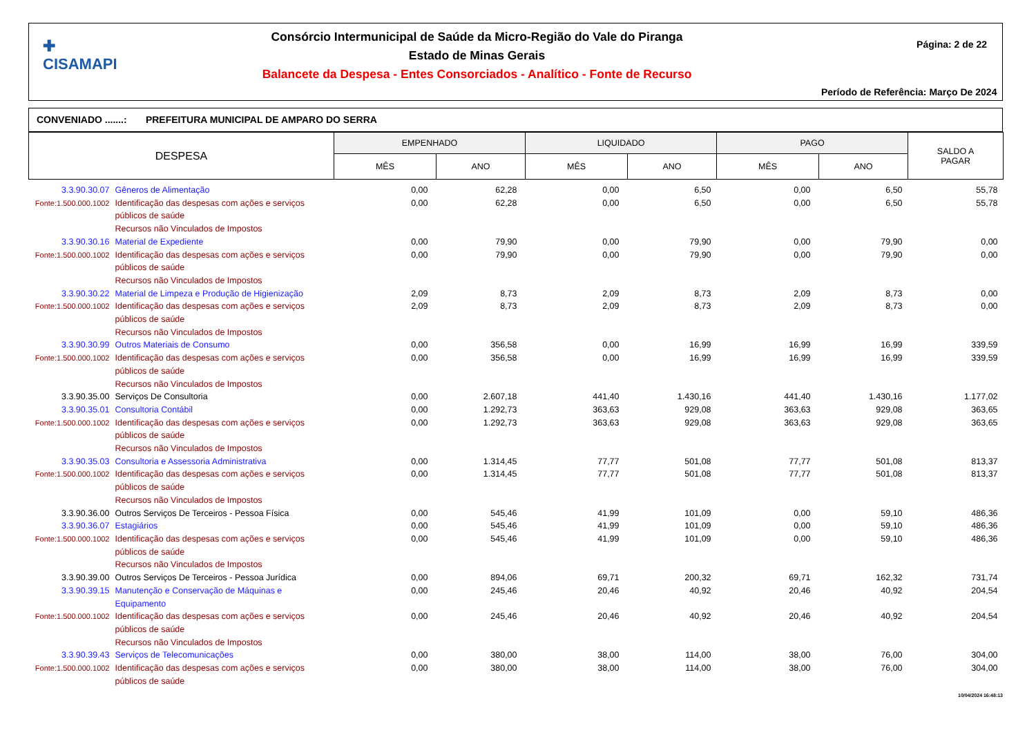✚
CISAMAPI
Consórcio Intermunicipal de Saúde da Micro-Região do Vale do Piranga
Estado de Minas Gerais
Balancete da Despesa - Entes Consorciados - Analítico - Fonte de Recurso
Página: 2 de 22
Período de Referência: Março De 2024
CONVENIADO .......: PREFEITURA MUNICIPAL DE AMPARO DO SERRA
| DESPESA | | EMPENHADO | | LIQUIDADO | | PAGO | | SALDO A PAGAR |
| --- | --- | --- | --- | --- | --- | --- | --- | --- |
| | | MÊS | ANO | MÊS | ANO | MÊS | ANO | |
| 3.3.90.30.07 | Gêneros de Alimentação | 0,00 | 62,28 | 0,00 | 6,50 | 0,00 | 6,50 | 55,78 |
| Fonte:1.500.000.1002 | Identificação das despesas com ações e serviços públicos de saúde Recursos não Vinculados de Impostos | 0,00 | 62,28 | 0,00 | 6,50 | 0,00 | 6,50 | 55,78 |
| 3.3.90.30.16 | Material de Expediente | 0,00 | 79,90 | 0,00 | 79,90 | 0,00 | 79,90 | 0,00 |
| Fonte:1.500.000.1002 | Identificação das despesas com ações e serviços públicos de saúde Recursos não Vinculados de Impostos | 0,00 | 79,90 | 0,00 | 79,90 | 0,00 | 79,90 | 0,00 |
| 3.3.90.30.22 | Material de Limpeza e Produção de Higienização | 2,09 | 8,73 | 2,09 | 8,73 | 2,09 | 8,73 | 0,00 |
| Fonte:1.500.000.1002 | Identificação das despesas com ações e serviços públicos de saúde Recursos não Vinculados de Impostos | 2,09 | 8,73 | 2,09 | 8,73 | 2,09 | 8,73 | 0,00 |
| 3.3.90.30.99 | Outros Materiais de Consumo | 0,00 | 356,58 | 0,00 | 16,99 | 16,99 | 16,99 | 339,59 |
| Fonte:1.500.000.1002 | Identificação das despesas com ações e serviços públicos de saúde Recursos não Vinculados de Impostos | 0,00 | 356,58 | 0,00 | 16,99 | 16,99 | 16,99 | 339,59 |
| 3.3.90.35.00 | Serviços De Consultoria | 0,00 | 2.607,18 | 441,40 | 1.430,16 | 441,40 | 1.430,16 | 1.177,02 |
| 3.3.90.35.01 | Consultoria Contábil | 0,00 | 1.292,73 | 363,63 | 929,08 | 363,63 | 929,08 | 363,65 |
| Fonte:1.500.000.1002 | Identificação das despesas com ações e serviços públicos de saúde Recursos não Vinculados de Impostos | 0,00 | 1.292,73 | 363,63 | 929,08 | 363,63 | 929,08 | 363,65 |
| 3.3.90.35.03 | Consultoria e Assessoria Administrativa | 0,00 | 1.314,45 | 77,77 | 501,08 | 77,77 | 501,08 | 813,37 |
| Fonte:1.500.000.1002 | Identificação das despesas com ações e serviços públicos de saúde Recursos não Vinculados de Impostos | 0,00 | 1.314,45 | 77,77 | 501,08 | 77,77 | 501,08 | 813,37 |
| 3.3.90.36.00 | Outros Serviços De Terceiros - Pessoa Física | 0,00 | 545,46 | 41,99 | 101,09 | 0,00 | 59,10 | 486,36 |
| 3.3.90.36.07 | Estagiários | 0,00 | 545,46 | 41,99 | 101,09 | 0,00 | 59,10 | 486,36 |
| Fonte:1.500.000.1002 | Identificação das despesas com ações e serviços públicos de saúde Recursos não Vinculados de Impostos | 0,00 | 545,46 | 41,99 | 101,09 | 0,00 | 59,10 | 486,36 |
| 3.3.90.39.00 | Outros Serviços De Terceiros - Pessoa Jurídica | 0,00 | 894,06 | 69,71 | 200,32 | 69,71 | 162,32 | 731,74 |
| 3.3.90.39.15 | Manutenção e Conservação de Máquinas e Equipamento | 0,00 | 245,46 | 20,46 | 40,92 | 20,46 | 40,92 | 204,54 |
| Fonte:1.500.000.1002 | Identificação das despesas com ações e serviços públicos de saúde Recursos não Vinculados de Impostos | 0,00 | 245,46 | 20,46 | 40,92 | 20,46 | 40,92 | 204,54 |
| 3.3.90.39.43 | Serviços de Telecomunicações | 0,00 | 380,00 | 38,00 | 114,00 | 38,00 | 76,00 | 304,00 |
| Fonte:1.500.000.1002 | Identificação das despesas com ações e serviços públicos de saúde | 0,00 | 380,00 | 38,00 | 114,00 | 38,00 | 76,00 | 304,00 |
10/04/2024 16:48:13